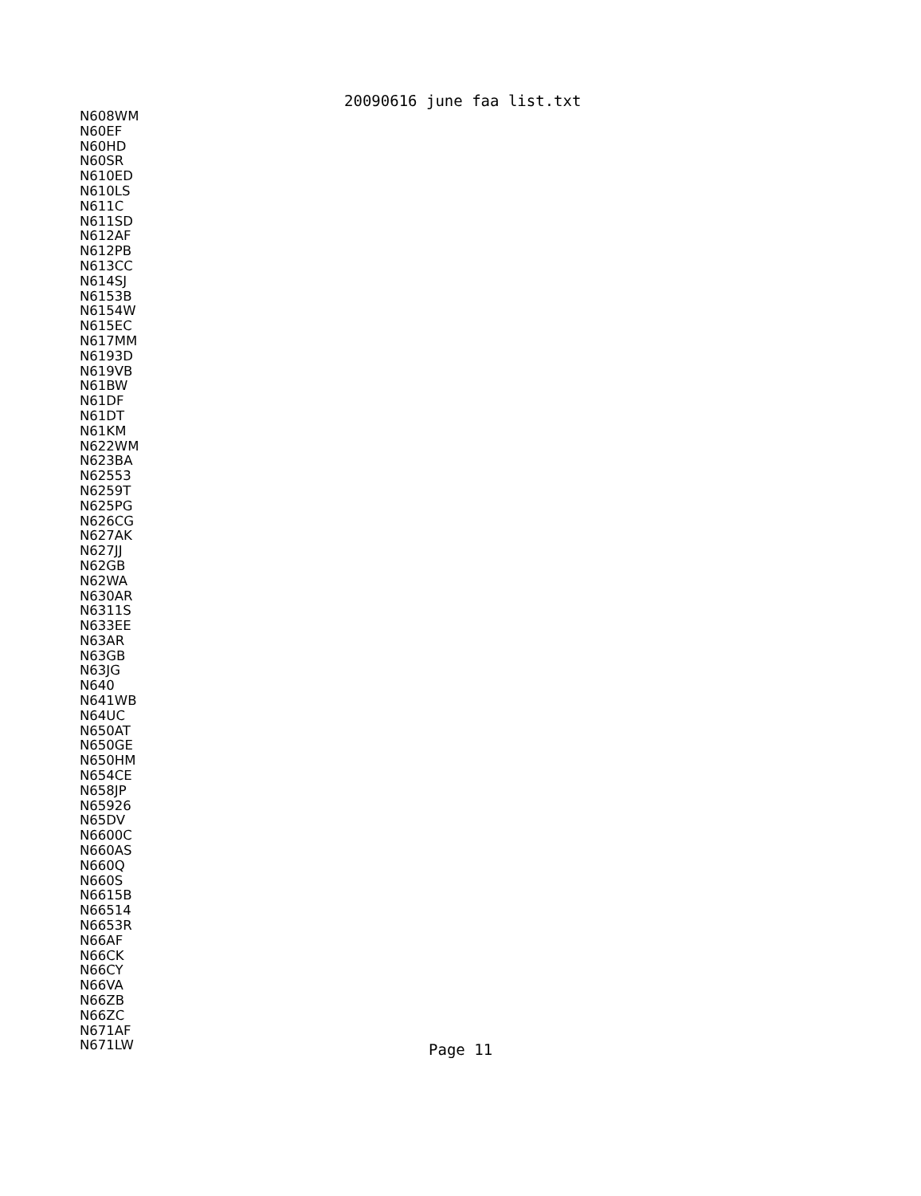20090616 june faa list.txt
N608WM
N60EF
N60HD
N60SR
N610ED
N610LS
N611C
N611SD
N612AF
N612PB
N613CC
N614SJ
N6153B
N6154W
N615EC
N617MM
N6193D
N619VB
N61BW
N61DF
N61DT
N61KM
N622WM
N623BA
N62553
N6259T
N625PG
N626CG
N627AK
N627JJ
N62GB
N62WA
N630AR
N6311S
N633EE
N63AR
N63GB
N63JG
N640
N641WB
N64UC
N650AT
N650GE
N650HM
N654CE
N658JP
N65926
N65DV
N6600C
N660AS
N660Q
N660S
N6615B
N66514
N6653R
N66AF
N66CK
N66CY
N66VA
N66ZB
N66ZC
N671AF
N671LW
Page 11